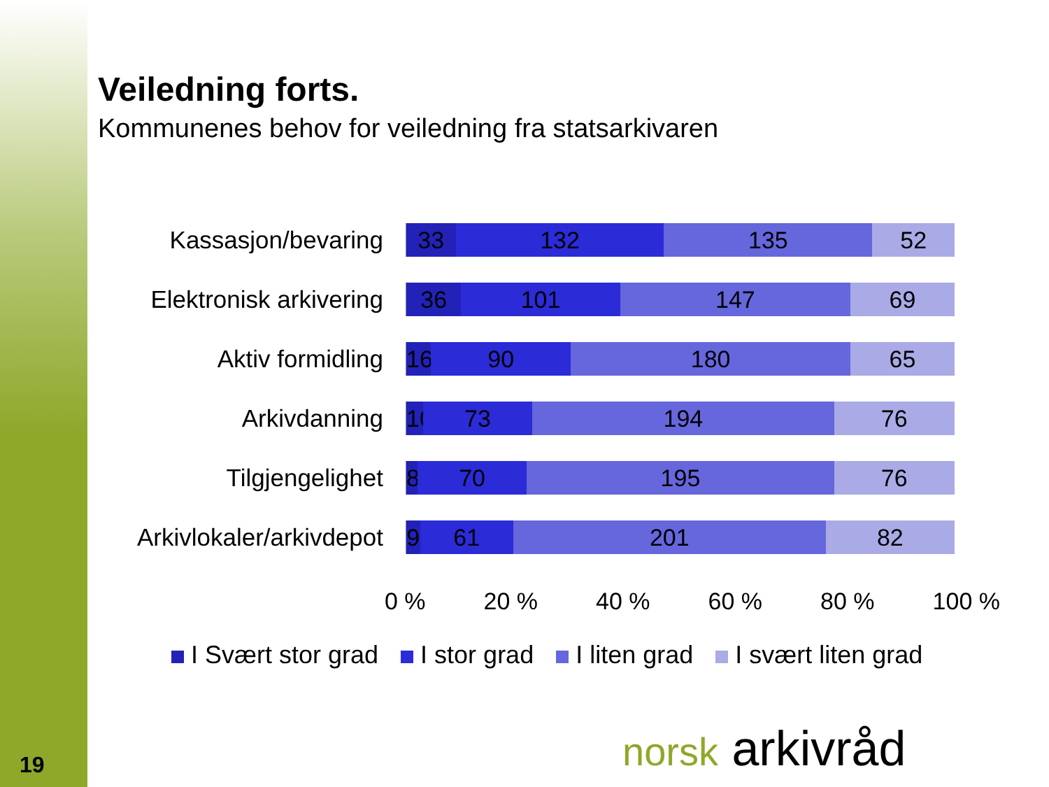Veiledning forts.
Kommunenes behov for veiledning fra statsarkivaren
Kassasjon/bevaring
33 132 135 52
Elektronisk arkivering
36 101 147 69
Aktiv formidling
16 90 180 65
Arkivdanning
10 73 194 76
Tilgjengelighet
8 70 195 76
Arkivlokaler/arkivdepot
9 61 201 82
0 % 20 % 40 % 60 % 80 % 100 %
I Svært stor grad I stor grad I liten grad I svært liten grad
norsk arkivråd
19